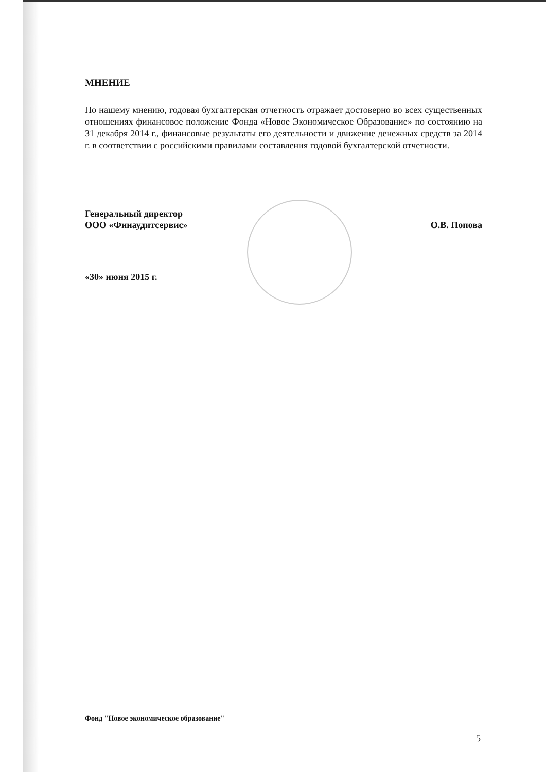МНЕНИЕ
По нашему мнению, годовая бухгалтерская отчетность отражает достоверно во всех существенных отношениях финансовое положение Фонда «Новое Экономическое Образование» по состоянию на 31 декабря 2014 г., финансовые результаты его деятельности и движение денежных средств за 2014 г. в соответствии с российскими правилами составления годовой бухгалтерской отчетности.
Генеральный директор
ООО «Финаудитсервис»
О.В. Попова
«30» июня 2015 г.
Фонд "Новое экономическое образование"
5